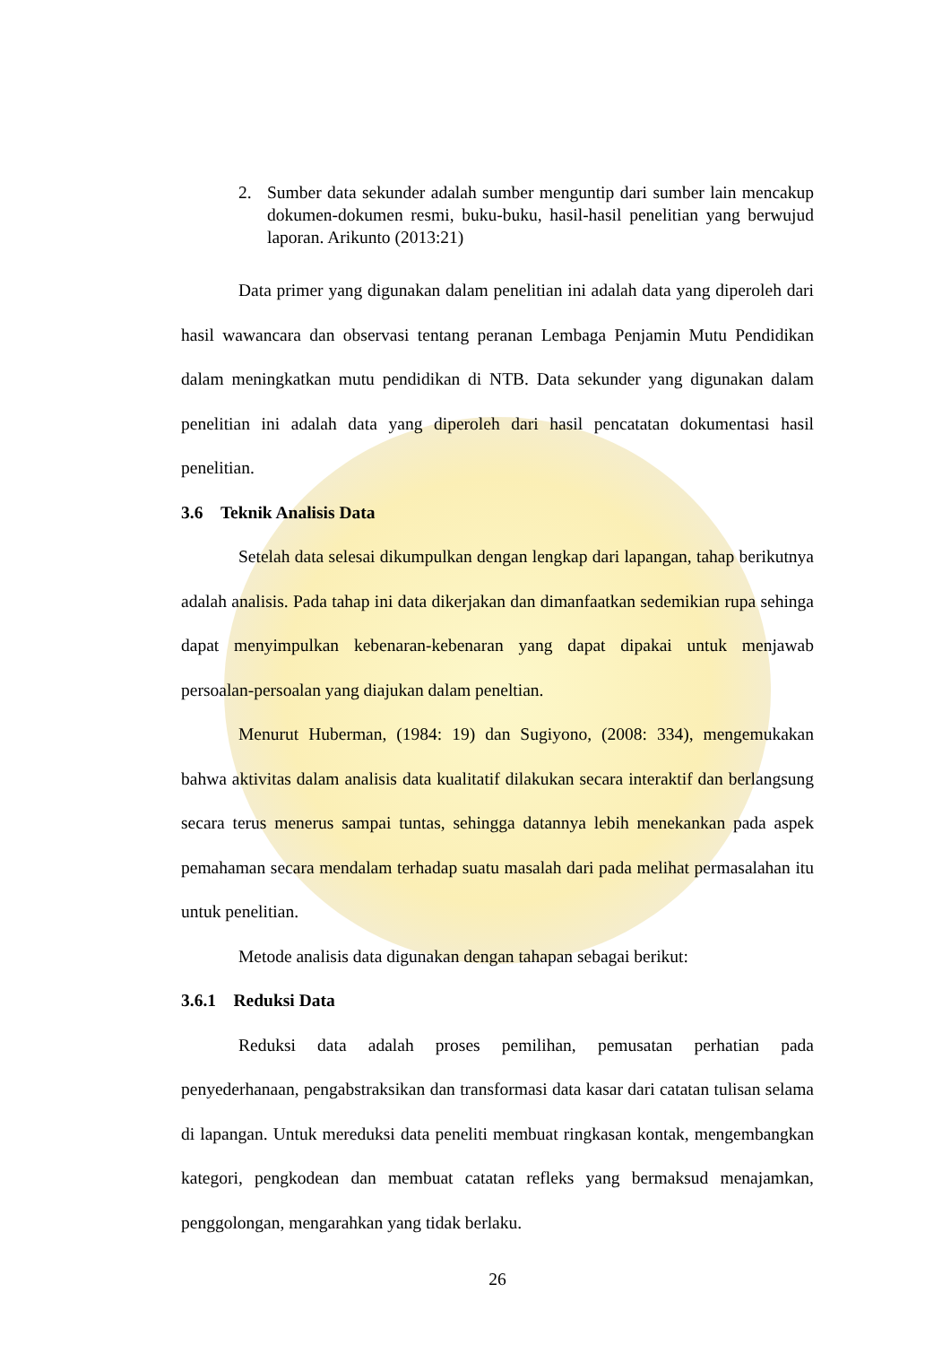2. Sumber data sekunder adalah sumber menguntip dari sumber lain mencakup dokumen-dokumen resmi, buku-buku, hasil-hasil penelitian yang berwujud laporan. Arikunto (2013:21)
Data primer yang digunakan dalam penelitian ini adalah data yang diperoleh dari hasil wawancara dan observasi tentang peranan Lembaga Penjamin Mutu Pendidikan dalam meningkatkan mutu pendidikan di NTB. Data sekunder yang digunakan dalam penelitian ini adalah data yang diperoleh dari hasil pencatatan dokumentasi hasil penelitian.
3.6 Teknik Analisis Data
Setelah data selesai dikumpulkan dengan lengkap dari lapangan, tahap berikutnya adalah analisis. Pada tahap ini data dikerjakan dan dimanfaatkan sedemikian rupa sehinga dapat menyimpulkan kebenaran-kebenaran yang dapat dipakai untuk menjawab persoalan-persoalan yang diajukan dalam peneltian.
Menurut Huberman, (1984: 19) dan Sugiyono, (2008: 334), mengemukakan bahwa aktivitas dalam analisis data kualitatif dilakukan secara interaktif dan berlangsung secara terus menerus sampai tuntas, sehingga datannya lebih menekankan pada aspek pemahaman secara mendalam terhadap suatu masalah dari pada melihat permasalahan itu untuk penelitian.
Metode analisis data digunakan dengan tahapan sebagai berikut:
3.6.1 Reduksi Data
Reduksi data adalah proses pemilihan, pemusatan perhatian pada penyederhanaan, pengabstraksikan dan transformasi data kasar dari catatan tulisan selama di lapangan. Untuk mereduksi data peneliti membuat ringkasan kontak, mengembangkan kategori, pengkodean dan membuat catatan refleks yang bermaksud menajamkan, penggolongan, mengarahkan yang tidak berlaku.
26